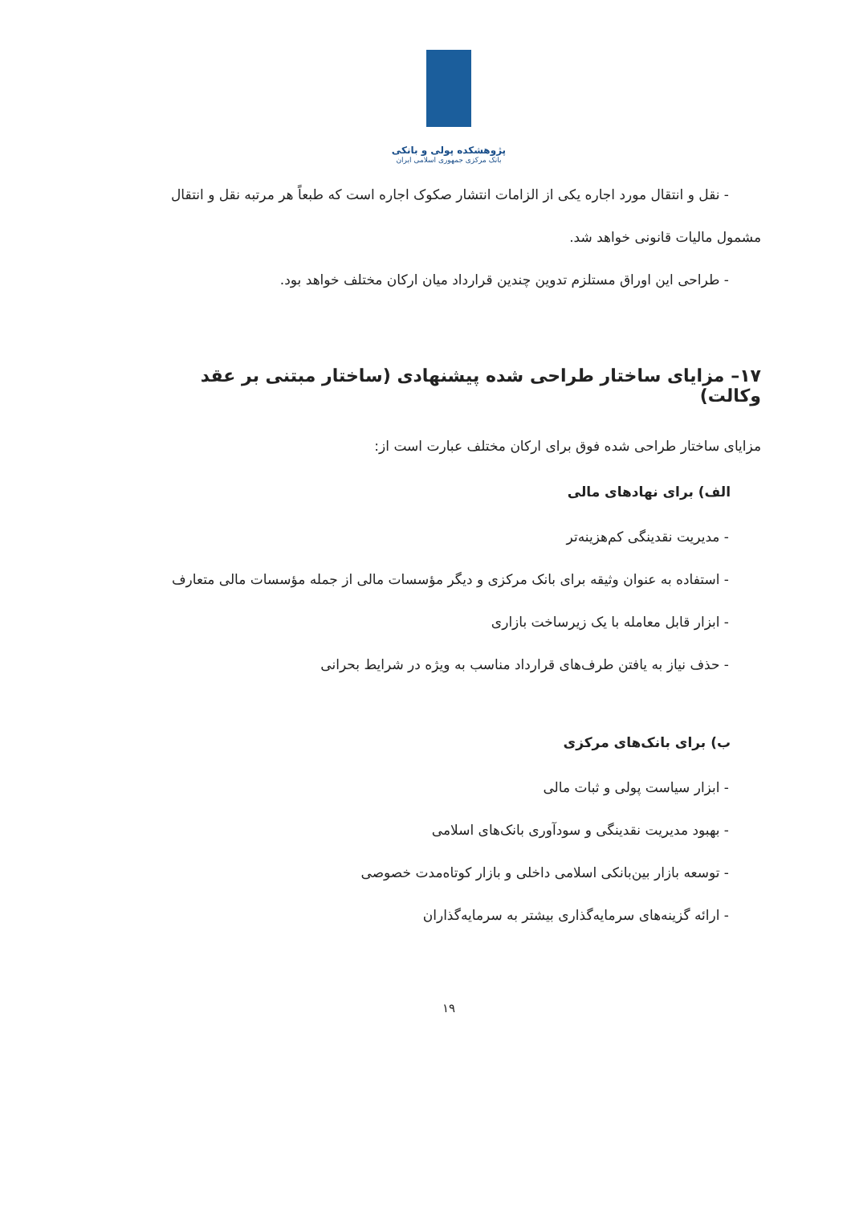پژوهشکده پولی و بانکی
بانک مرکزی جمهوری اسلامی ایران
- نقل و انتقال مورد اجاره یکی از الزامات انتشار صکوک اجاره است که طبعاً هر مرتبه نقل و انتقال
مشمول مالیات قانونی خواهد شد.
- طراحی این اوراق مستلزم تدوین چندین قرارداد میان ارکان مختلف خواهد بود.
۱۷– مزایای ساختار طراحی شده پیشنهادی (ساختار مبتنی بر عقد وکالت)
مزایای ساختار طراحی شده فوق برای ارکان مختلف عبارت است از:
الف) برای نهادهای مالی
- مدیریت نقدینگی کم‌هزینه‌تر
- استفاده به عنوان وثیقه برای بانک مرکزی و دیگر مؤسسات مالی از جمله مؤسسات مالی متعارف
- ابزار قابل معامله با یک زیرساخت بازاری
- حذف نیاز به یافتن طرف‌های قرارداد مناسب به ویژه در شرایط بحرانی
ب) برای بانک‌های مرکزی
- ابزار سیاست پولی و ثبات مالی
- بهبود مدیریت نقدینگی و سودآوری بانک‌های اسلامی
- توسعه بازار بین‌بانکی اسلامی داخلی و بازار کوتاه‌مدت خصوصی
- ارائه گزینه‌های سرمایه‌گذاری بیشتر به سرمایه‌گذاران
۱۹